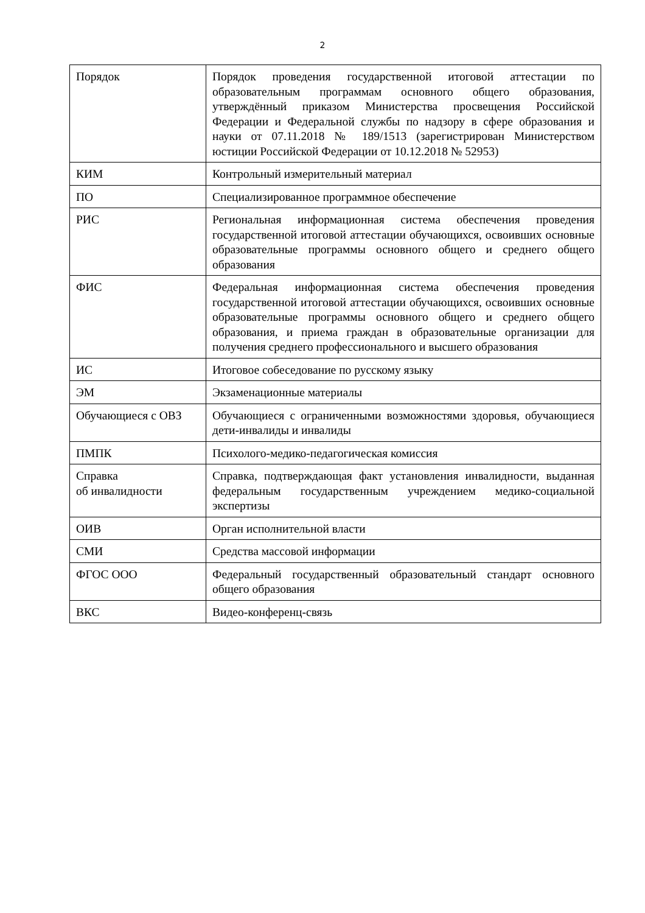2
| Порядок | Порядок проведения государственной итоговой аттестации по образовательным программам основного общего образования, утверждённый приказом Министерства просвещения Российской Федерации и Федеральной службы по надзору в сфере образования и науки от 07.11.2018 № 189/1513 (зарегистрирован Министерством юстиции Российской Федерации от 10.12.2018 № 52953) |
| КИМ | Контрольный измерительный материал |
| ПО | Специализированное программное обеспечение |
| РИС | Региональная информационная система обеспечения проведения государственной итоговой аттестации обучающихся, освоивших основные образовательные программы основного общего и среднего общего образования |
| ФИС | Федеральная информационная система обеспечения проведения государственной итоговой аттестации обучающихся, освоивших основные образовательные программы основного общего и среднего общего образования, и приема граждан в образовательные организации для получения среднего профессионального и высшего образования |
| ИС | Итоговое собеседование по русскому языку |
| ЭМ | Экзаменационные материалы |
| Обучающиеся с ОВЗ | Обучающиеся с ограниченными возможностями здоровья, обучающиеся дети-инвалиды и инвалиды |
| ПМПК | Психолого-медико-педагогическая комиссия |
| Справка об инвалидности | Справка, подтверждающая факт установления инвалидности, выданная федеральным государственным учреждением медико-социальной экспертизы |
| ОИВ | Орган исполнительной власти |
| СМИ | Средства массовой информации |
| ФГОС ООО | Федеральный государственный образовательный стандарт основного общего образования |
| ВКС | Видео-конференц-связь |